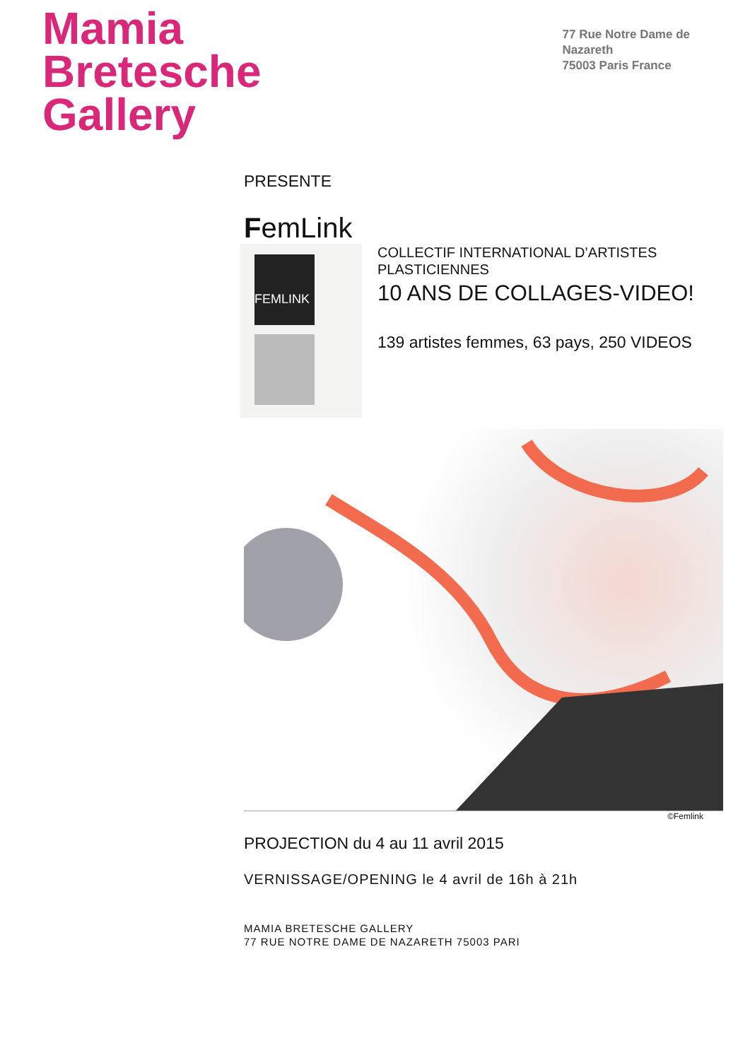Mamia
Bretesche
Gallery
77 Rue Notre Dame de
Nazareth
75003 Paris France
PRESENTE
FemLink
FEMLINK
COLLECTIF INTERNATIONAL D’ARTISTES
PLASTICIENNES
10 ANS DE COLLAGES-VIDEO!
139 artistes femmes, 63 pays, 250 VIDEOS
©Femlink
PROJECTION du 4 au 11 avril 2015
VERNISSAGE/OPENING le 4 avril de 16h à 21h
MAMIA BRETESCHE GALLERY
77 RUE NOTRE DAME DE NAZARETH 75003 PARI